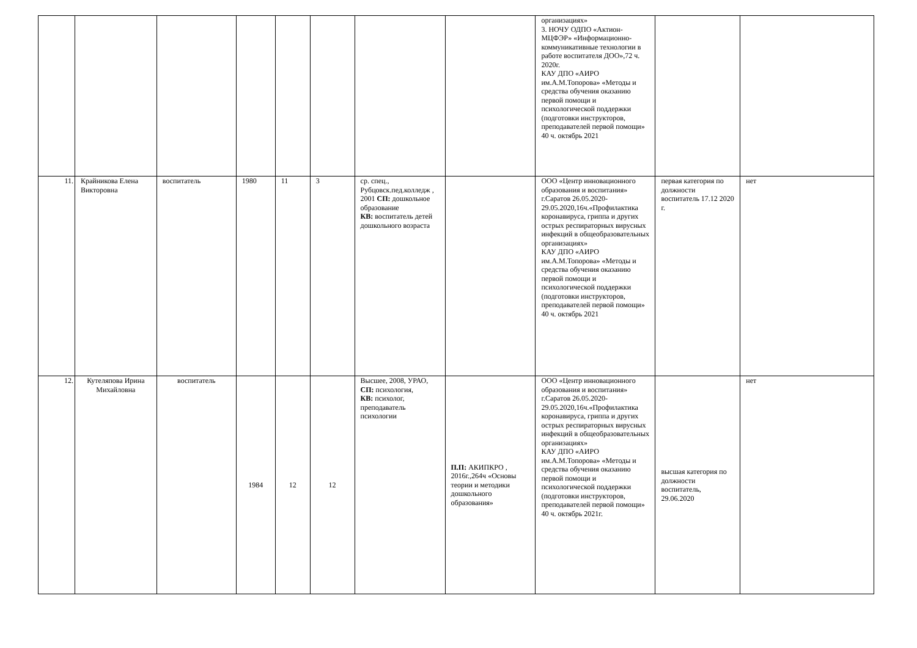| | | | | | | | | организациях» 3. НОЧУ ОДПО «Актион-МЦФЭР» «Информационно-коммуникативные технологии в работе воспитателя ДОО»,72 ч. 2020г. КАУ ДПО «АИРО им.А.М.Топорова» «Методы и средства обучения оказанию первой помощи и психологической поддержки (подготовки инструкторов, преподавателей первой помощи» 40 ч. октябрь 2021 | | |
| 11. | Крайникова Елена Викторовна | воспитатель | 1980 | 11 | 3 | ср. спец., Рубцовск.пед.колледж , 2001 СП: дошкольное образование КВ: воспитатель детей дошкольного возраста | | ООО «Центр инновационного образования и воспитания» г.Саратов 26.05.2020-29.05.2020,16ч.«Профилактика коронавируса, гриппа и других острых респираторных вирусных инфекций в общеобразовательных организациях» КАУ ДПО «АИРО им.А.М.Топорова» «Методы и средства обучения оказанию первой помощи и психологической поддержки (подготовки инструкторов, преподавателей первой помощи» 40 ч. октябрь 2021 | первая категория по должности воспитатель 17.12 2020 г. | нет |
| 12. | Кутеляпова Ирина Михайловна | воспитатель | 1984 | 12 | 12 | Высшее, 2008, УРАО, СП: психология, КВ: психолог, преподаватель психологии | П.П: АКИПКРО , 2016г.,264ч «Основы теории и методики дошкольного образования» | ООО «Центр инновационного образования и воспитания» г.Саратов 26.05.2020-29.05.2020,16ч.«Профилактика коронавируса, гриппа и других острых респираторных вирусных инфекций в общеобразовательных организациях» КАУ ДПО «АИРО им.А.М.Топорова» «Методы и средства обучения оказанию первой помощи и психологической поддержки (подготовки инструкторов, преподавателей первой помощи» 40 ч. октябрь 2021г. | высшая категория по должности воспитатель, 29.06.2020 | нет |